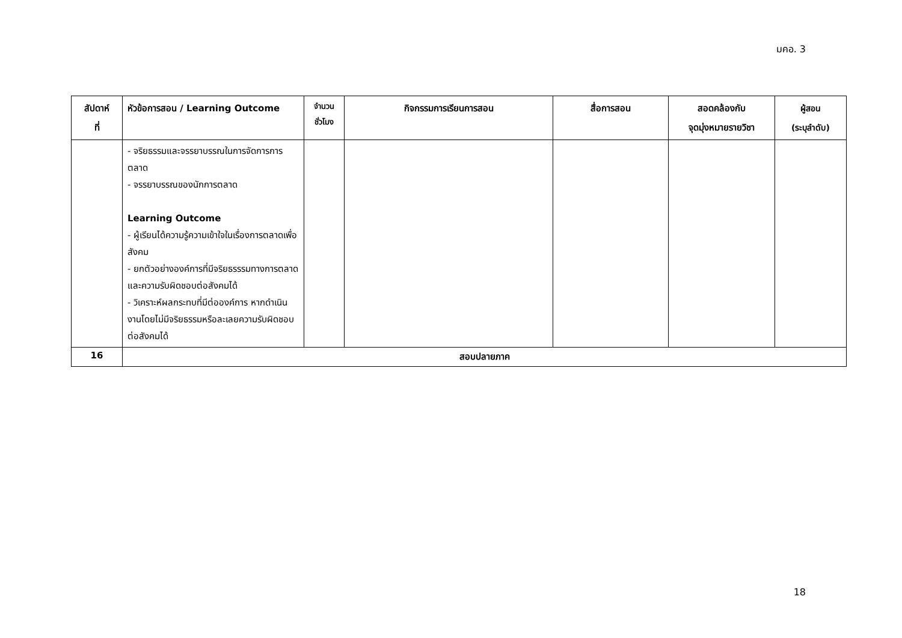มคอ. 3
| สัปดาห์ ที่ | หัวข้อการสอน / Learning Outcome | จำนวน ชั่วโมง | กิจกรรมการเรียนการสอน | สื่อการสอน | สอดคล้องกับ จุดมุ่งหมายรายวิชา | ผู้สอน (ระบุลำดับ) |
| --- | --- | --- | --- | --- | --- | --- |
| | - จริยธรรมและจรรยาบรรณในการจัดการการตลาด - จรรยาบรรณของนักการตลาด Learning Outcome - ผู้เรียนได้ความรู้ความเข้าใจในเรื่องการตลาดเพื่อสังคม - ยกตัวอย่างองค์การที่มีจริยธรรรมทางการตลาดและความรับผิดชอบต่อสังคมได้ - วิเคราะห์ผลกระทบที่มีต่อองค์การ หากดำเนินงานโดยไม่มีจริยธรรมหรือละเลยความรับผิดชอบต่อสังคมได้ | | | | | |
| 16 | สอบปลายภาค | | | | | |
18